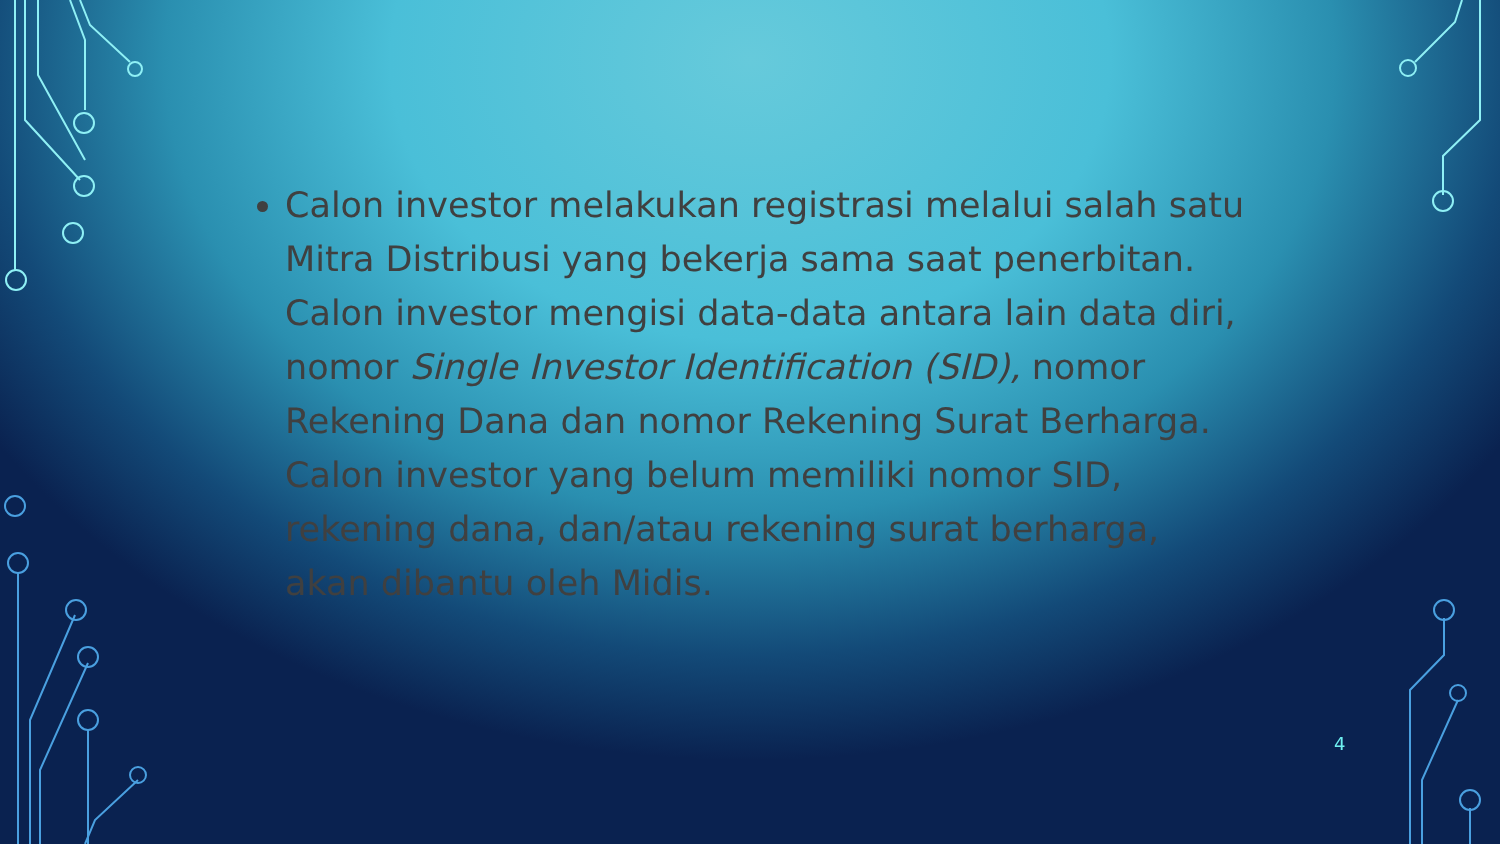Calon investor melakukan registrasi melalui salah satu Mitra Distribusi yang bekerja sama saat penerbitan. Calon investor mengisi data-data antara lain data diri, nomor Single Investor Identification (SID), nomor Rekening Dana dan nomor Rekening Surat Berharga. Calon investor yang belum memiliki nomor SID, rekening dana, dan/atau rekening surat berharga, akan dibantu oleh Midis.
4